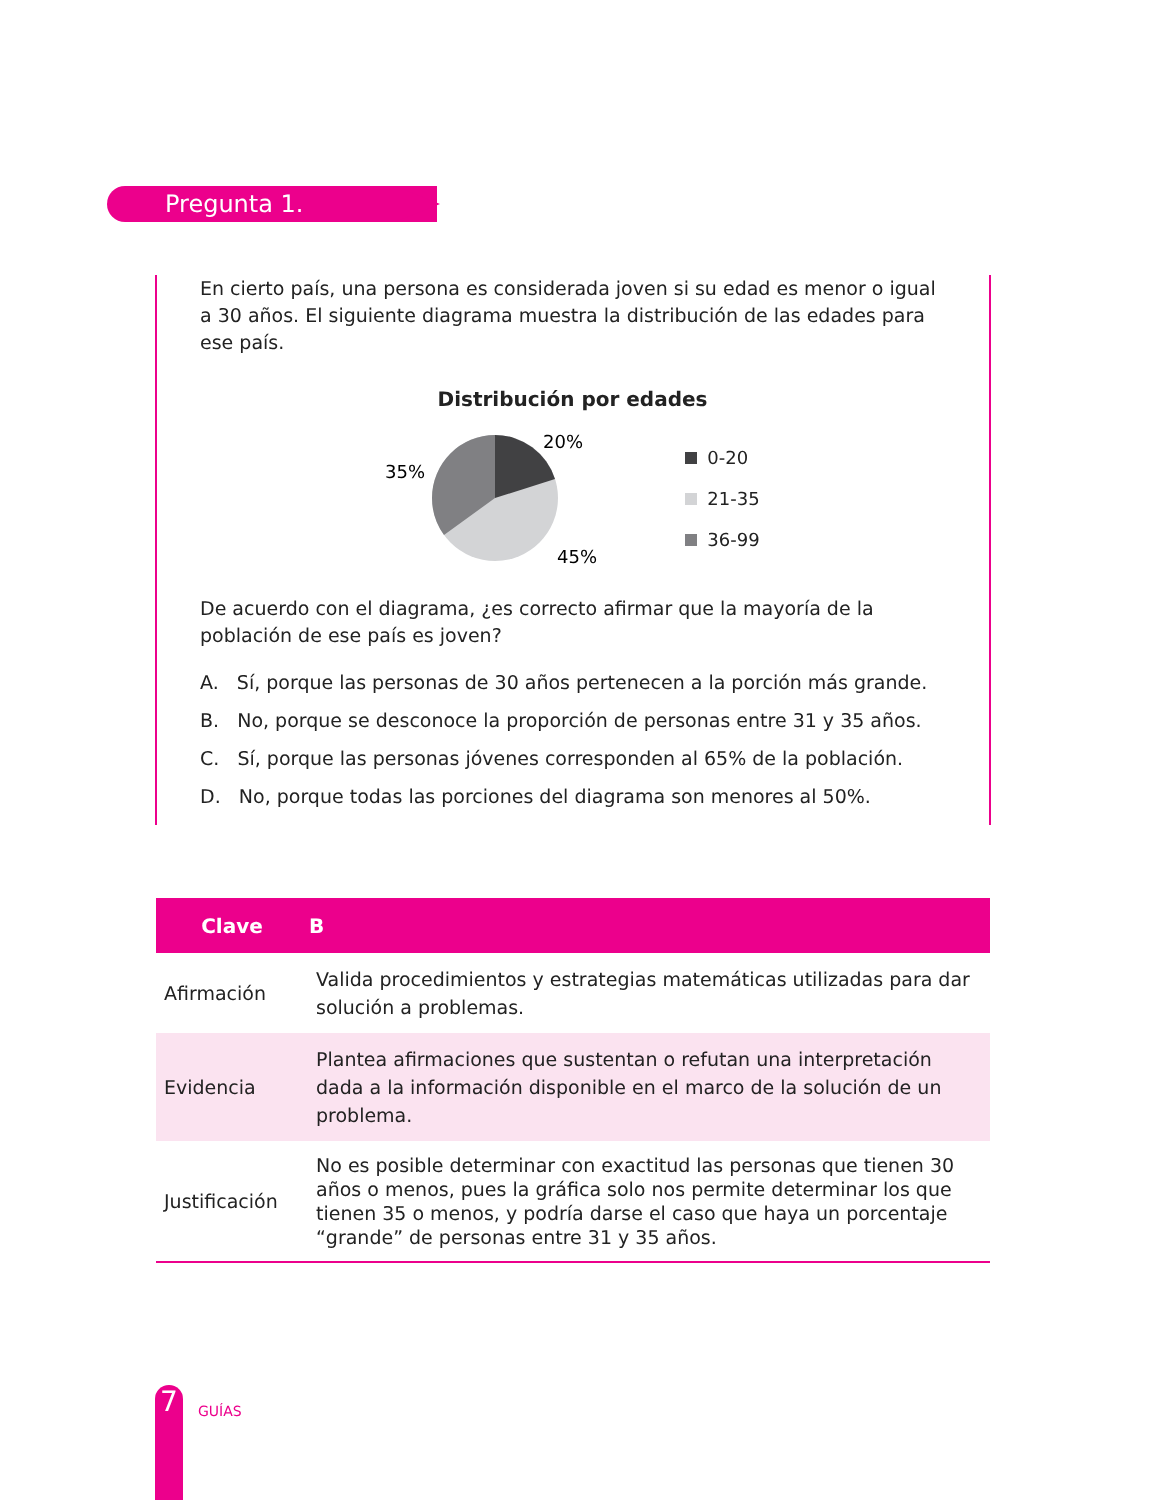Pregunta 1.
En cierto país, una persona es considerada joven si su edad es menor o igual a 30 años. El siguiente diagrama muestra la distribución de las edades para ese país.
Distribución por edades
20%
35%
45%
0-20
21-35
36-99
De acuerdo con el diagrama, ¿es correcto afirmar que la mayoría de la población de ese país es joven?
A. Sí, porque las personas de 30 años pertenecen a la porción más grande.
B. No, porque se desconoce la proporción de personas entre 31 y 35 años.
C. Sí, porque las personas jóvenes corresponden al 65% de la población.
D. No, porque todas las porciones del diagrama son menores al 50%.
| Clave | B |
| --- | --- |
| Afirmación | Valida procedimientos y estrategias matemáticas utilizadas para dar solución a problemas. |
| Evidencia | Plantea afirmaciones que sustentan o refutan una interpretación dada a la información disponible en el marco de la solución de un problema. |
| Justificación | No es posible determinar con exactitud las personas que tienen 30 años o menos, pues la gráfica solo nos permite determinar los que tienen 35 o menos, y podría darse el caso que haya un porcentaje “grande” de personas entre 31 y 35 años. |
7 GUÍAS